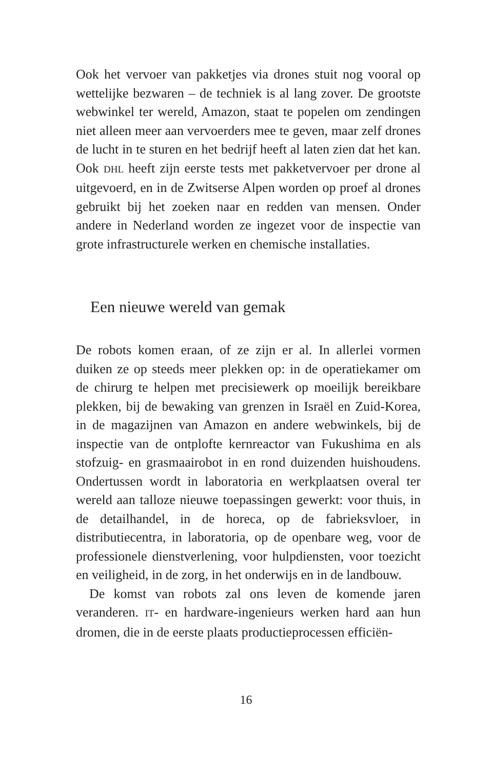Ook het vervoer van pakketjes via drones stuit nog vooral op wettelijke bezwaren – de techniek is al lang zover. De grootste webwinkel ter wereld, Amazon, staat te popelen om zendingen niet alleen meer aan vervoerders mee te geven, maar zelf drones de lucht in te sturen en het bedrijf heeft al laten zien dat het kan. Ook DHL heeft zijn eerste tests met pakketvervoer per drone al uitgevoerd, en in de Zwitserse Alpen worden op proef al drones gebruikt bij het zoeken naar en redden van mensen. Onder andere in Nederland worden ze ingezet voor de inspectie van grote infrastructurele werken en chemische installaties.
Een nieuwe wereld van gemak
De robots komen eraan, of ze zijn er al. In allerlei vormen duiken ze op steeds meer plekken op: in de operatiekamer om de chirurg te helpen met precisiewerk op moeilijk bereikbare plekken, bij de bewaking van grenzen in Israël en Zuid-Korea, in de magazijnen van Amazon en andere webwinkels, bij de inspectie van de ontplofte kernreactor van Fukushima en als stofzuig- en grasmaairobot in en rond duizenden huishoudens. Ondertussen wordt in laboratoria en werkplaatsen overal ter wereld aan talloze nieuwe toepassingen gewerkt: voor thuis, in de detailhandel, in de horeca, op de fabrieksvloer, in distributiecentra, in laboratoria, op de openbare weg, voor de professionele dienstverlening, voor hulpdiensten, voor toezicht en veiligheid, in de zorg, in het onderwijs en in de landbouw.
De komst van robots zal ons leven de komende jaren veranderen. IT- en hardware-ingenieurs werken hard aan hun dromen, die in de eerste plaats productieprocessen efficiën-
16